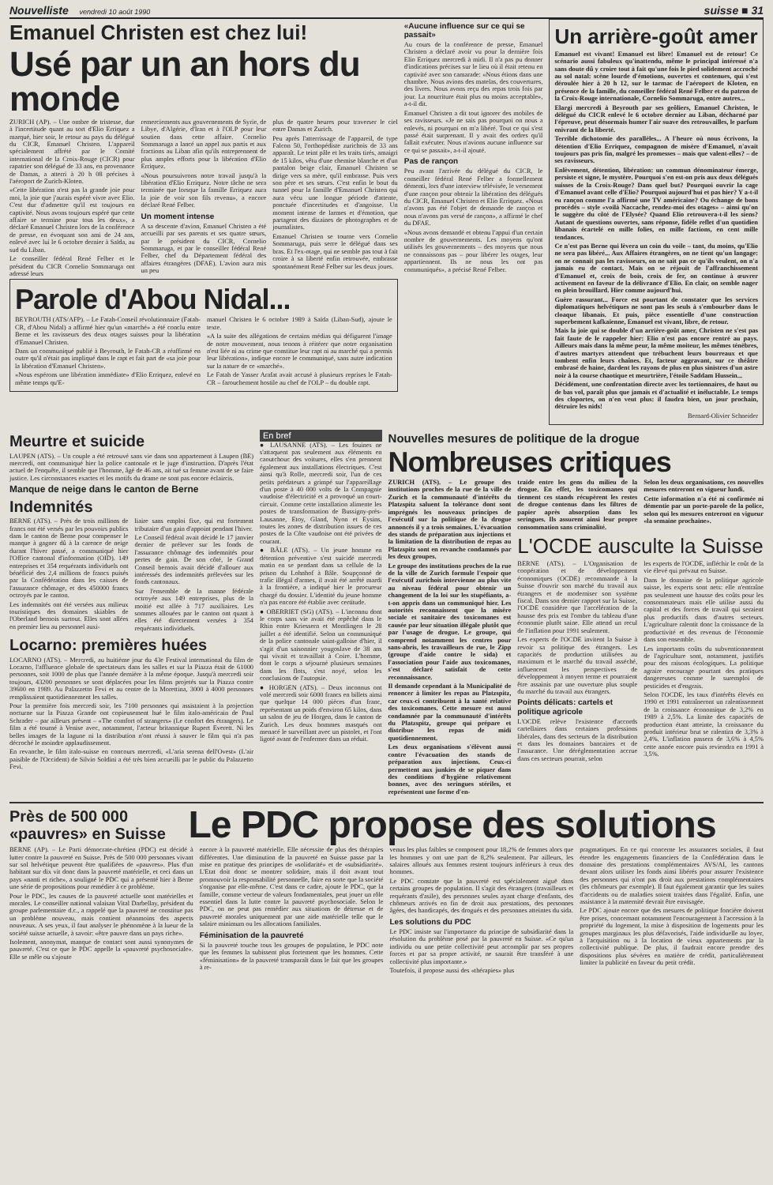Nouvelliste vendredi 10 août 1990 suisse ■ 31
Emanuel Christen est chez lui!
Usé par un an hors du monde
ZURICH (AP). – Une ombre de tristesse, due à l'incertitude quant au sort d'Elio Erriquez a marqué, hier soir, le retour au pays du délégué du CICR, Emanuel Christen. L'appareil spécialement affrété par le Comité international de la Croix-Rouge (CICR) pour rapatrier son délégué de 33 ans, en provenance de Damas, a atterri à 20 h 08 précises à l'aéroport de Zurich-Kloten.
«Cette libération n'est pas la grande joie pour moi, la joie que j'aurais espéré vivre avec Elio. C'est dur d'admettre qu'il est toujours en captivité. Nous avons toujours espéré que cette affaire se termine pour tous les deux», a déclaré Emanuel Christen lors de la conférence de presse, en évoquant son ami de 24 ans, enlevé avec lui le 6 octobre dernier à Saïda, au sud du Liban.
Le conseiller fédéral René Felber et le président du CICR Cornelio Sommaruga ont adressé leurs
remerciements aux gouvernements de Syrie, de Libye, d'Algérie, d'Iran et à l'OLP pour leur soutien dans cette affaire. Cornelio Sommaruga a lancé un appel aux partis et aux fractions au Liban afin qu'ils entreprennent de plus amples efforts pour la libération d'Elio Erriquez.
«Nous poursuivrons notre travail jusqu'à la libération d'Elio Erriquez. Notre tâche ne sera terminée que lorsque la famille Erriquez aura la joie de voir son fils revenu», a encore déclaré René Felber.
Un moment intense
A sa descente d'avion, Emanuel Christen a été accueilli par ses parents et ses quatre sœurs, par le président du CICR, Cornelio Sommaruga, et par le conseiller fédéral René Felber, chef du Département fédéral des affaires étrangères (DFAE). L'avion aura mis un peu
plus de quatre heures pour traverser le ciel entre Damas et Zurich.
Peu après l'atterrissage de l'appareil, de type Falcon 50, l'orthopédiste zurichois de 33 ans apparaît. Le teint pâle et les traits tirés, amaigri de 15 kilos, vêtu d'une chemise blanche et d'un pantalon beige clair, Emanuel Christen se dirige vers sa mère, qu'il embrasse. Puis vers son père et ses sœurs. C'est enfin le bout du tunnel pour la famille d'Emanuel Christen qui aura vécu une longue période d'attente, ponctuée d'incertitudes et d'angoisse. Un moment intense de larmes et d'émotion, que partagent des dizaines de photographes et de journalistes.
Emanuel Christen se tourne vers Cornelio Sommaruga, puis serre le délégué dans ses bras. Et l'ex-otage, qui ne semble pas tout à fait croire à sa liberté enfin retrouvée, embrasse spontanément René Felber sur les deux joues.
Parole d'Abou Nidal...
BEYROUTH (ATS/AFP). – Le Fatah-Conseil révolutionnaire (Fatah-CR, d'Abou Nidal) a affirmé hier qu'un «marché» a été conclu entre Berne et les ravisseurs des deux otages suisses pour la libération d'Emanuel Christen.
Dans un communiqué publié à Beyrouth, le Fatah-CR a réaffirmé en outre qu'il n'était pas impliqué dans le rapt et fait part de «sa joie pour la libération d'Emanuel Christen».
«Nous espérons une libération immédiate» d'Elio Erriquez, enlevé en même temps qu'E-
manuel Christen le 6 octobre 1989 à Saïda (Liban-Sud), ajoute le texte.
«A la suite des allégations de certains médias qui défigurent l'image de notre mouvement, nous tenons à réitérer que notre organisation n'est liée ni au crime que constitue leur rapt ni au marché qui a permis leur libération», indique encore le communiqué, sans autre indication sur la nature de ce «marché».
Le Fatah de Yasser Arafat avait accusé à plusieurs reprises le Fatah-CR – farouchement hostile au chef de l'OLP – du double rapt.
«Aucune influence sur ce qui se passait»
Au cours de la conférence de presse, Emanuel Christen a déclaré avoir vu pour la dernière fois Elio Erriquez mercredi à midi. Il n'a pas pu donner d'indications précises sur le lieu où il était retenu en captivité avec son camarade: «Nous étions dans une chambre. Nous avions des matelas, des couvertures, des livres. Nous avons reçu des repas trois fois par jour. La nourriture était plus ou moins acceptable», a-t-il dit.
Emanuel Christen a dit tout ignorer des mobiles de ses ravisseurs. «Je ne sais pas pourquoi on nous a enlevés, ni pourquoi on m'a libéré. Tout ce qui s'est passé était surprenant. Il y avait des ordres qu'il fallait exécuter. Nous n'avions aucune influence sur ce qui se passait», a-t-il ajouté.
Pas de rançon
Peu avant l'arrivée du délégué du CICR, le conseiller fédéral René Felber a formellement démenti, lors d'une interview télévisée, le versement d'une rançon pour obtenir la libération des délégués du CICR, Emanuel Christen et Elio Erriquez. «Nous n'avons pas été l'objet de demande de rançon et nous n'avons pas versé de rançon», a affirmé le chef du DFAE.
«Nous avons demandé et obtenu l'appui d'un certain nombre de gouvernements. Les moyens qu'ont utilisés les gouvernements – des moyens que nous ne connaissons pas – pour libérer les otages, leur appartiennent. Ils ne nous les ont pas communiqués», a précisé René Felber.
Un arrière-goût amer
Emanuel est vivant! Emanuel est libre! Emanuel est de retour! Ce scénario aussi fabuleux qu'inattendu, même le principal intéressé n'a sans doute dû y croire tout à fait qu'une fois le pied solidement accroché au sol natal: scène lourde d'émotions, ouvertes et contenues, qui s'est déroulée hier à 20 h 12, sur le tarmac de l'aéroport de Kloten, en présence de la famille, du conseiller fédéral René Felber et du patron de la Croix-Rouge internationale, Cornelio Sommaruga, entre autres...
Elargi mercredi à Beyrouth par ses geôliers, Emanuel Christen, le délégué du CICR enlevé le 6 octobre dernier au Liban, décharné par l'épreuve, peut désormais humer l'air suave des retrouvailles, le parfum enivrant de la liberté.
Terrible dichotomie des parallèles... A l'heure où nous écrivons, la détention d'Elio Erriquez, compagnon de misère d'Emanuel, n'avait toujours pas pris fin, malgré les promesses – mais que valent-elles? – de ses ravisseurs.
Enlèvement, détention, libération: un commun dénominateur émerge, persiste et signe, le mystère. Pourquoi s'en est-on pris aux deux délégués suisses de la Croix-Rouge? Dans quel but? Pourquoi ouvrir la cage d'Emanuel avant celle d'Elio? Pourquoi aujourd'hui et pas hier? Y a-t-il eu rançon comme l'a affirmé une TV américaine? Ou échange de bons procédés – style «voilà Naccache, rendez-moi des otages» – ainsi qu'on le suggère du côté de l'Elysée? Quand Elio retrouvera-t-il les siens? Autant de questions ouvertes, sans réponse, fidèle reflet d'un quotidien libanais écartelé en mille folies, en mille factions, en cent mille tendances.
Ce n'est pas Berne qui lèvera un coin du voile – tant, du moins, qu'Elio ne sera pas libéré... Aux Affaires étrangères, on ne tient qu'un langage: on ne connait pas les ravisseurs, on ne sait pas ce qu'ils veulent, on n'a jamais eu de contact. Mais on se réjouit de l'affranchissement d'Emanuel et, croix de bois, croix de fer, on continue à œuvrer activement en faveur de la délivrance d'Elio. En clair, on semble nager en plein brouillard. Hier comme aujourd'hui.
Guère rassurant... Force est pourtant de constater que les services diplomatiques helvétiques ne sont pas les seuls à s'embourber dans le cloaque libanais. Et puis, pièce essentielle d'une construction superbement kafkaïenne, Emanuel est vivant, libre, de retour.
Mais la joie qui se double d'un arrière-goût amer, Christen ne s'est pas fait faute de le rappeler hier: Elio n'est pas encore rentré au pays. Ailleurs mais dans la même peur, la même moiteur, les mêmes ténèbres, d'autres martyrs attendent que trébuchent leurs bourreaux et que tombent enfin leurs chaînes. Et, facteur aggravant, sur ce théâtre embrasé de haine, dardent les rayons de plus en plus sinistres d'un astre noir à la course chaotique et meurtrière, l'étoile Saddam Hussein...
Décidément, une confrontation directe avec les tortionnaires, de haut ou de bas vol, paraît plus que jamais et d'actualité et inéluctable. Le temps des cloportes, on n'en veut plus: il faudra bien, un jour prochain, détruire les nids!
Bernard-Olivier Schneider
Meurtre et suicide
LAUPEN (ATS). – Un couple a été retrouvé sans vie dans son appartement à Laupen (BE) mercredi, ont communiqué hier la police cantonale et le juge d'instruction. D'après l'état actuel de l'enquête, il semble que l'homme, âgé de 46 ans, ait tué sa femme avant de se faire justice. Les circonstances exactes et les motifs du drame ne sont pas encore éclaircis.
Manque de neige dans le canton de Berne
Indemnités
BERNE (ATS). – Près de trois millions de francs ont été versés par les pouvoirs publics dans le canton de Berne pour compenser le manque à gagner dû à la carence de neige durant l'hiver passé, a communiqué hier l'Office cantonal d'information (OID). 149 entreprises et 354 requérants individuels ont bénéficié des 2,4 millions de francs puisés par la Confédération dans les caisses de l'assurance chômage, et des 450000 francs octroyés par le canton.
Les indemnités ont été versées aux milieux touristiques des domaines skiables de l'Oberland bernois surtout. Elles sont allées en premier lieu au personnel auxi-
liaire sans emploi fixe, qui est fortement tributaire d'un gain d'appoint pendant l'hiver.
Le Conseil fédéral avait décidé le 17 janvier dernier de prélever sur les fonds de l'assurance chômage des indemnités pour pertes de gain. De son côté, le Grand Conseil bernois avait décidé d'allouer aux intéressés des indemnités prélevées sur les fonds cantonaux.
Sur l'ensemble de la manne fédérale octroyée aux 149 entreprises, plus de la moitié est allée à 717 auxiliaires. Les sommes allouées par le canton ont quant à elles été directement versées à 354 requérants individuels.
Locarno: premières huées
LOCARNO (ATS). – Mercredi, au huitième jour du 43e Festival international du film de Locarno, l'affluence globale de spectateurs dans les salles et sur la Piazza était de 61000 personnes, soit 1000 de plus que l'année dernière à la même époque. Jusqu'à mercredi soir toujours, 43200 personnes se sont déplacées pour les films projetés sur la Piazza contre 39600 en 1989. Au Palazzetto Fevi et au centre de la Morettina, 3000 à 4000 personnes remplissaient quotidiennement les salles.
Pour la première fois mercredi soir, les 7100 personnes qui assistaient à la projection nocturne sur la Piazza Grande ont copieusement hué le film italo-américain de Paul Schrader – par ailleurs présent – «The comfort of strangers» (Le confort des étrangers). Le film a été tourné à Venise avec, notamment, l'acteur britannique Rupert Everett. Ni les belles images de la lagune ni la distribution n'ont réussi à sauver le film qui n'a pas décroché le moindre applaudissement.
En revanche, le film italo-suisse en concours mercredi, «L'aria serena dell'Ovest» (L'air paisible de l'Occident) de Silvio Soldini a été très bien accueilli par le public du Palazzetto Fevi.
En bref
● LAUSANNE (ATS). – Les fouines ne s'attaquent pas seulement aux éléments en caoutchouc des voitures, elles s'en prennent également aux installations électriques. C'est ainsi qu'à Rolle, mercredi soir, l'un de ces petits prédateurs a grimpé sur l'appareillage d'un poste à 40 000 volts de la Compagnie vaudoise d'électricité et a provoqué un court-circuit. Comme cette installation alimente les postes de transformation de Bussigny-près-Lausanne, Etoy, Gland, Nyon et Eysins, toutes les zones de distribution issues de ces postes de la Côte vaudoise ont été privées de courant.
● BÂLE (ATS). – Un jeune homme en détention préventive s'est suicidé mercredi matin en se pendant dans sa cellule de la prison du Lohnhof à Bâle. Soupçonné de trafic illégal d'armes, il avait été arrêté mardi à la frontière, a indiqué hier le procureur chargé du dossier. L'identité du jeune homme n'a pas encore été établie avec certitude.
● OBERRIET (SG) (ATS). – L'inconnu dont le corps sans vie avait été repêché dans le Rhin entre Kriessern et Montlingen le 28 juillet a été identifié. Selon un communiqué de la police cantonale saint-galloise d'hier, il s'agit d'un saisonnier yougoslave de 38 ans qui vivait et travaillait à Coire. L'homme, dont le corps a séjourné plusieurs semaines dans les flots, s'est noyé, selon les conclusions de l'autopsie.
● HORGEN (ATS). – Deux inconnus ont volé mercredi soir 6000 francs en billets ainsi que quelque 14 000 pièces d'un franc, représentant un poids d'environ 65 kilos, dans un salon de jeu de Horgen, dans le canton de Zurich. Les deux hommes masqués ont menacé le surveillant avec un pistolet, et l'ont ligoté avant de l'enfermer dans un réduit.
Nouvelles mesures de politique de la drogue
Nombreuses critiques
ZURICH (ATS). – Le groupe des institutions proches de la rue de la ville de Zurich et la communauté d'intérêts du Platzspitz saluent la tolérance dont sont imprégnés les nouveaux principes de l'exécutif sur la politique de la drogue annoncés il y a trois semaines. L'évacuation des stands de préparation aux injections et la limitation de la distribution de repas au Platzspitz sont en revanche condamnés par les deux groupes.
Le groupe des institutions proches de la rue de la ville de Zurich formule l'espoir que l'exécutif zurichois intervienne au plus vite au niveau fédéral pour obtenir un changement de la loi sur les stupéfiants, a-t-on appris dans un communiqué hier. Les autorités reconnaissent que la misère sociale et sanitaire des toxicomanes est causée par leur situation illégale plutôt que par l'usage de drogue. Le groupe, qui comprend notamment les centres pour sans-abris, les travailleurs de rue, le Zipp (groupe d'aide contre le sida) et l'association pour l'aide aux toxicomanes, s'est déclaré satisfait de cette reconnaissance.
Il demande cependant à la Municipalité de renoncer à limiter les repas au Platzspitz, car ceux-ci contribuent à la santé relative des toxicomanes. Cette mesure est aussi condamnée par la communauté d'intérêts du Platzspitz, groupe qui prépare et distribue les repas de midi quotidiennement.
Les deux organisations s'élèvent aussi contre l'évacuation des stands de préparation aux injections. Ceux-ci permettent aux junkies de se piquer dans des conditions d'hygiène relativement bonnes, avec des seringues stériles, et représentent une forme d'en-
traide entre les gens du milieu de la drogue. En effet, les toxicomanes qui tiennent ces stands récupèrent les restes de drogue contenus dans les filtres de papier après absorption dans les seringues. Ils assurent ainsi leur propre consommation sans criminalité.
Selon les deux organisations, ces nouvelles mesures entreront en vigueur lundi.
Cette information n'a été ni confirmée ni démentie par un porte-parole de la police, selon qui les mesures entreront en vigueur «la semaine prochaine».
L'OCDE ausculte la Suisse
BERNE (ATS). – L'Organisation de coopération et de développement économiques (OCDE) recommande à la Suisse d'ouvrir son marché du travail aux étrangers et de moderniser son système fiscal. Dans son dernier rapport sur la Suisse, l'OCDE considère que l'accélération de la hausse des prix est l'ombre du tableau d'une économie plutôt saine. Elle attend un recul de l'inflation pour 1991 seulement.
Les experts de l'OCDE invitent la Suisse à revoir sa politique des étrangers. Les capacités de production utilisées au maximum et le marché du travail asséché, influencent les perspectives de développement à moyen terme et pourraient être assainis par une ouverture plus souple du marché du travail aux étrangers.
Points délicats: cartels et politique agricole
L'OCDE relève l'existence d'accords cartellaires dans certaines professions libérales, dans des secteurs de la distribution et dans les domaines bancaires et de l'assurance. Une déréglementation accrue dans ces secteurs pourrait, selon
les experts de l'OCDE, infléchir le coût de la vie élevé qui prévaut en Suisse.
Dans le domaine de la politique agricole suisse, les experts sont nets: elle n'entraîne pas seulement une hausse des coûts pour les consommateurs mais elle utilise aussi du capital et des forces de travail qui seraient plus productifs dans d'autres secteurs. L'agriculture ralentit donc la croissance de la productivité et des revenus de l'économie dans son ensemble.
Les importants coûts du subventionnement de l'agriculture sont, notamment, justifiés pour des raisons écologiques. La politique agraire encourage pourtant des pratiques dangereuses comme le suremploi de pesticides et d'engrais.
Selon l'OCDE, les taux d'intérêts élevés en 1990 et 1991 entraîneront un ralentissement de la croissance économique de 3,2% en 1989 à 2,5%. La limite des capacités de production étant atteinte, la croissance du produit intérieur brut se ralentira de 3,3% à 2,4%. L'inflation passera de 3,6% à 4,5% cette année encore puis reviendra en 1991 à 3,5%.
Près de 500 000 «pauvres» en Suisse
Le PDC propose des solutions
BERNE (AP). – Le Parti démocrate-chrétien (PDC) est décidé à lutter contre la pauvreté en Suisse. Près de 500 000 personnes vivant sur sol helvétique peuvent être qualifiées de «pauvres». Plus d'un habitant sur dix vit donc dans la pauvreté matérielle, et ceci dans un pays «nanti et riche», a souligné le PDC qui a présenté hier à Berne une série de propositions pour remédier à ce problème.
Pour le PDC, les causes de la pauvreté actuelle sont matérielles et morales. Le conseiller national valaisan Vital Darbellay, président du groupe parlementaire d.c., a rappelé que la pauvreté ne constitue pas un problème nouveau, mais contient néanmoins des aspects nouveaux. A ses yeux, il faut analyser le phénomène à la lueur de la société suisse actuelle, à savoir: «être pauvre dans un pays riche».
Isolement, anonymat, manque de contact sont aussi synonymes de pauvreté. C'est ce que le PDC appelle la «pauvreté psychosociale». Elle se mêle ou s'ajoute
encore à la pauvreté matérielle. Elle nécessite de plus des thérapies différentes. Une diminution de la pauvreté en Suisse passe par la mise en pratique des principes de «solidarité» et de «subsidiarité». L'Etat doit donc se montrer solidaire, mais il doit avant tout promouvoir la responsabilité personnelle, faire en sorte que la société s'organise par elle-même. C'est dans ce cadre, ajoute le PDC, que la famille, comme vecteur de valeurs fondamentales, peut jouer un rôle essentiel dans la lutte contre la pauvreté psychosociale. Selon le PDC, on ne peut pas remédier aux situations de détresse et de pauvreté morales uniquement par une aide matérielle telle que le salaire minimum ou les allocations familiales.
Féminisation de la pauvreté
Si la pauvreté touche tous les groupes de population, le PDC note que les femmes la subissent plus fortement que les hommes. Cette «féminisation» de la pauvreté transparaît dans le fait que les groupes à re-
venus les plus faibles se composent pour 18,2% de femmes alors que les hommes y ont une part de 8,2% seulement. Par ailleurs, les salaires alloués aux femmes restent toujours inférieurs à ceux des hommes.
Le PDC constate que la pauvreté est spécialement aiguë dans certains groupes de population. Il s'agit des étrangers (travailleurs et requérants d'asile), des personnes seules ayant charge d'enfants, des chômeurs arrivés en fin de droit aux prestations, des personnes âgées, des handicapés, des drogués et des personnes atteintes du sida.
Les solutions du PDC
Le PDC insiste sur l'importance du principe de subsidiarité dans la résolution du problème posé par la pauvreté en Suisse. «Ce qu'un individu ou une petite collectivité peut accomplir par ses propres forces et par sa propre activité, ne saurait être transféré à une collectivité plus importante.»
Toutefois, il propose aussi des «thérapies» plus
pragmatiques. En ce qui concerne les assurances sociales, il faut étendre les engagements financiers de la Confédération dans le domaine des prestations complémentaires AVS/AI, les cantons devant alors utiliser les fonds ainsi libérés pour assurer l'existence des personnes qui n'ont pas droit aux prestations complémentaires (les chômeurs par exemple). Il faut également garantir que les suites d'accidents ou de maladies soient traitées dans l'égalité. Enfin, une assistance à la maternité devrait être envisagée.
Le PDC ajoute encore que des mesures de politique foncière doivent être prises, concernant notamment l'encouragement à l'accession à la propriété du logement, la mise à disposition de logements pour les groupes marginaux les plus défavorisés, l'aide individuelle au loyer, à l'acquisition ou à la location de vieux appartements par la collectivité publique. De plus, il faudrait encore prendre des dispositions plus sévères en matière de crédit, particulièrement limiter la publicité en faveur du petit crédit.